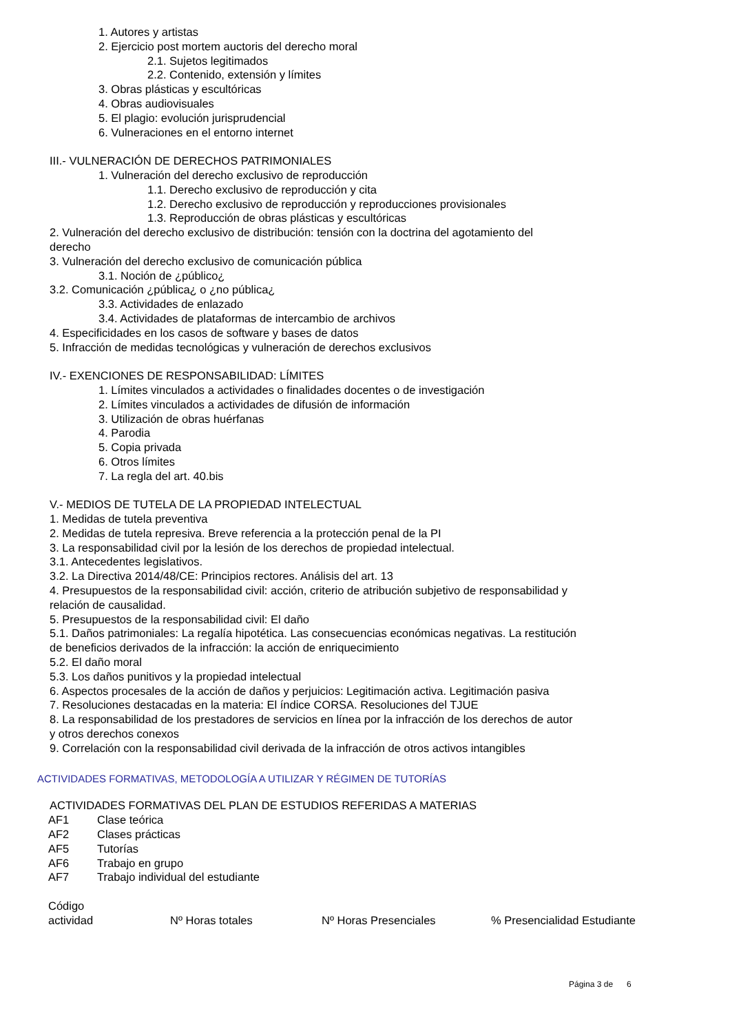1. Autores y artistas
2. Ejercicio post mortem auctoris del derecho moral
2.1. Sujetos legitimados
2.2. Contenido, extensión y límites
3. Obras plásticas y escultóricas
4. Obras audiovisuales
5. El plagio: evolución jurisprudencial
6. Vulneraciones en el entorno internet
III.- VULNERACIÓN DE DERECHOS PATRIMONIALES
1. Vulneración del derecho exclusivo de reproducción
1.1. Derecho exclusivo de reproducción y cita
1.2. Derecho exclusivo de reproducción y reproducciones provisionales
1.3. Reproducción de obras plásticas y escultóricas
2. Vulneración del derecho exclusivo de distribución: tensión con la doctrina del agotamiento del
derecho
3. Vulneración del derecho exclusivo de comunicación pública
3.1. Noción de ¿público¿
3.2. Comunicación ¿pública¿ o ¿no pública¿
3.3. Actividades de enlazado
3.4. Actividades de plataformas de intercambio de archivos
4. Especificidades en los casos de software y bases de datos
5. Infracción de medidas tecnológicas y vulneración de derechos exclusivos
IV.- EXENCIONES DE RESPONSABILIDAD: LÍMITES
1. Límites vinculados a actividades o finalidades docentes o de investigación
2. Límites vinculados a actividades de difusión de información
3. Utilización de obras huérfanas
4. Parodia
5. Copia privada
6. Otros límites
7. La regla del art. 40.bis
V.- MEDIOS DE TUTELA DE LA PROPIEDAD INTELECTUAL
1. Medidas de tutela preventiva
2. Medidas de tutela represiva. Breve referencia a la protección penal de la PI
3. La responsabilidad civil por la lesión de los derechos de propiedad intelectual.
3.1. Antecedentes legislativos.
3.2. La Directiva 2014/48/CE: Principios rectores. Análisis del art. 13
4. Presupuestos de la responsabilidad civil: acción, criterio de atribución subjetivo de responsabilidad y
relación de causalidad.
5. Presupuestos de la responsabilidad civil: El daño
5.1. Daños patrimoniales: La regalía hipotética. Las consecuencias económicas negativas. La restitución
de beneficios derivados de la infracción: la acción de enriquecimiento
5.2. El daño moral
5.3. Los daños punitivos y la propiedad intelectual
6. Aspectos procesales de la acción de daños y perjuicios: Legitimación activa. Legitimación pasiva
7. Resoluciones destacadas en la materia: El índice CORSA. Resoluciones del TJUE
8. La responsabilidad de los prestadores de servicios en línea por la infracción de los derechos de autor
y otros derechos conexos
9. Correlación con la responsabilidad civil derivada de la infracción de otros activos intangibles
ACTIVIDADES FORMATIVAS, METODOLOGÍA A UTILIZAR Y RÉGIMEN DE TUTORÍAS
ACTIVIDADES FORMATIVAS DEL PLAN DE ESTUDIOS REFERIDAS A MATERIAS
| AF1 | Clase teórica |
| AF2 | Clases prácticas |
| AF5 | Tutorías |
| AF6 | Trabajo en grupo |
| AF7 | Trabajo individual del estudiante |
| Código actividad | Nº Horas totales | Nº Horas Presenciales | % Presencialidad Estudiante |
| --- | --- | --- | --- |
Página 3 de 6